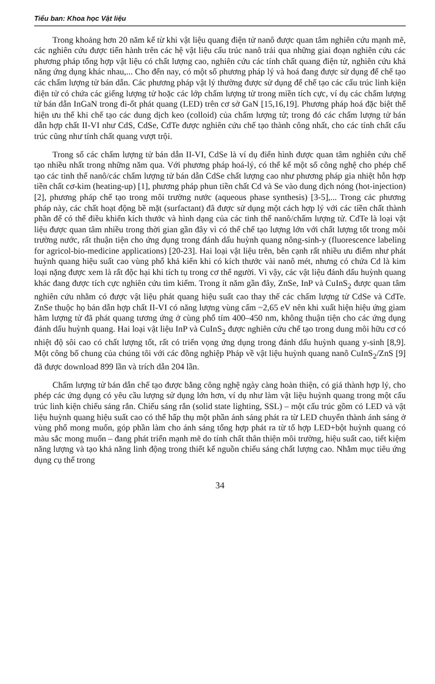Tiểu ban: Khoa học Vật liệu
Trong khoảng hơn 20 năm kể từ khi vật liệu quang điện tử nanô được quan tâm nghiên cứu mạnh mẽ, các nghiên cứu được tiến hành trên các hệ vật liệu cấu trúc nanô trải qua những giai đoạn nghiên cứu các phương pháp tổng hợp vật liệu có chất lượng cao, nghiên cứu các tính chất quang điện tử, nghiên cứu khả năng ứng dụng khác nhau,... Cho đến nay, có một số phương pháp lý và hoá đang được sử dụng để chế tạo các chấm lượng tử bán dẫn. Các phương pháp vật lý thường được sử dụng để chế tạo các cấu trúc linh kiện điện tử có chứa các giếng lượng tử hoặc các lớp chấm lượng tử trong miền tích cực, ví dụ các chấm lượng tử bán dẫn InGaN trong đi-ốt phát quang (LED) trên cơ sở GaN [15,16,19]. Phương pháp hoá đặc biệt thể hiện ưu thế khi chế tạo các dung dịch keo (colloid) của chấm lượng tử; trong đó các chấm lượng tử bán dẫn hợp chất II-VI như CdS, CdSe, CdTe được nghiên cứu chế tạo thành công nhất, cho các tính chất cấu trúc cũng như tính chất quang vượt trội.
Trong số các chấm lượng tử bán dẫn II-VI, CdSe là ví dụ điển hình được quan tâm nghiên cứu chế tạo nhiều nhất trong những năm qua. Với phương pháp hoá-lý, có thể kể một số công nghệ cho phép chế tạo các tinh thể nanô/các chấm lượng tử bán dẫn CdSe chất lượng cao như phương pháp gia nhiệt hỗn hợp tiền chất cơ-kim (heating-up) [1], phương pháp phun tiền chất Cd và Se vào dung dịch nóng (hot-injection) [2], phương pháp chế tạo trong môi trường nước (aqueous phase synthesis) [3-5],... Trong các phương pháp này, các chất hoạt động bề mặt (surfactant) đã được sử dụng một cách hợp lý với các tiền chất thành phần để có thể điều khiển kích thước và hình dạng của các tinh thể nanô/chấm lượng tử. CdTe là loại vật liệu được quan tâm nhiều trong thời gian gần đây vì có thể chế tạo lượng lớn với chất lượng tốt trong môi trường nước, rất thuận tiện cho ứng dụng trong đánh dấu huỳnh quang nông-sinh-y (fluorescence labeling for agricol-bio-medicine applications) [20-23]. Hai loại vật liệu trên, bên cạnh rất nhiều ưu điểm như phát huỳnh quang hiệu suất cao vùng phổ khả kiến khi có kích thước vài nanô mét, nhưng có chứa Cd là kim loại nặng được xem là rất độc hại khi tích tụ trong cơ thể người. Vì vậy, các vật liệu đánh dấu huỳnh quang khác đang được tích cực nghiên cứu tìm kiếm. Trong ít năm gần đây, ZnSe, InP và CuInS<sub>2</sub> được quan tâm nghiên cứu nhằm có được vật liệu phát quang hiệu suất cao thay thế các chấm lượng tử CdSe và CdTe. ZnSe thuộc họ bán dẫn hợp chất II-VI có năng lượng vùng cấm ~2,65 eV nên khi xuất hiện hiệu ứng giam hãm lượng tử đã phát quang tương ứng ở cùng phổ tím 400–450 nm, không thuận tiện cho các ứng dụng đánh dấu huỳnh quang. Hai loại vật liệu InP và CuInS<sub>2</sub> được nghiên cứu chế tạo trong dung môi hữu cơ có nhiệt độ sôi cao có chất lượng tốt, rất có triển vọng ứng dụng trong đánh dấu huỳnh quang y-sinh [8,9]. Một công bố chung của chúng tôi với các đồng nghiệp Pháp về vật liệu huỳnh quang nanô CuInS<sub>2</sub>/ZnS [9] đã được download 899 lần và trích dẫn 204 lần.
Chấm lượng tử bán dẫn chế tạo được bằng công nghệ ngày càng hoàn thiện, có giá thành hợp lý, cho phép các ứng dụng có yêu cầu lượng sử dụng lớn hơn, ví dụ như làm vật liệu huỳnh quang trong một cấu trúc linh kiện chiếu sáng rắn. Chiếu sáng rắn (solid state lighting, SSL) – một cấu trúc gồm có LED và vật liệu huỳnh quang hiệu suất cao có thể hấp thụ một phần ánh sáng phát ra từ LED chuyển thành ánh sáng ở vùng phổ mong muốn, góp phần làm cho ánh sáng tổng hợp phát ra từ tổ hợp LED+bột huỳnh quang có màu sắc mong muốn – đang phát triển mạnh mẽ do tính chất thân thiện môi trường, hiệu suất cao, tiết kiệm năng lượng và tạo khả năng linh động trong thiết kế nguồn chiếu sáng chất lượng cao. Nhằm mục tiêu ứng dụng cụ thể trong
34